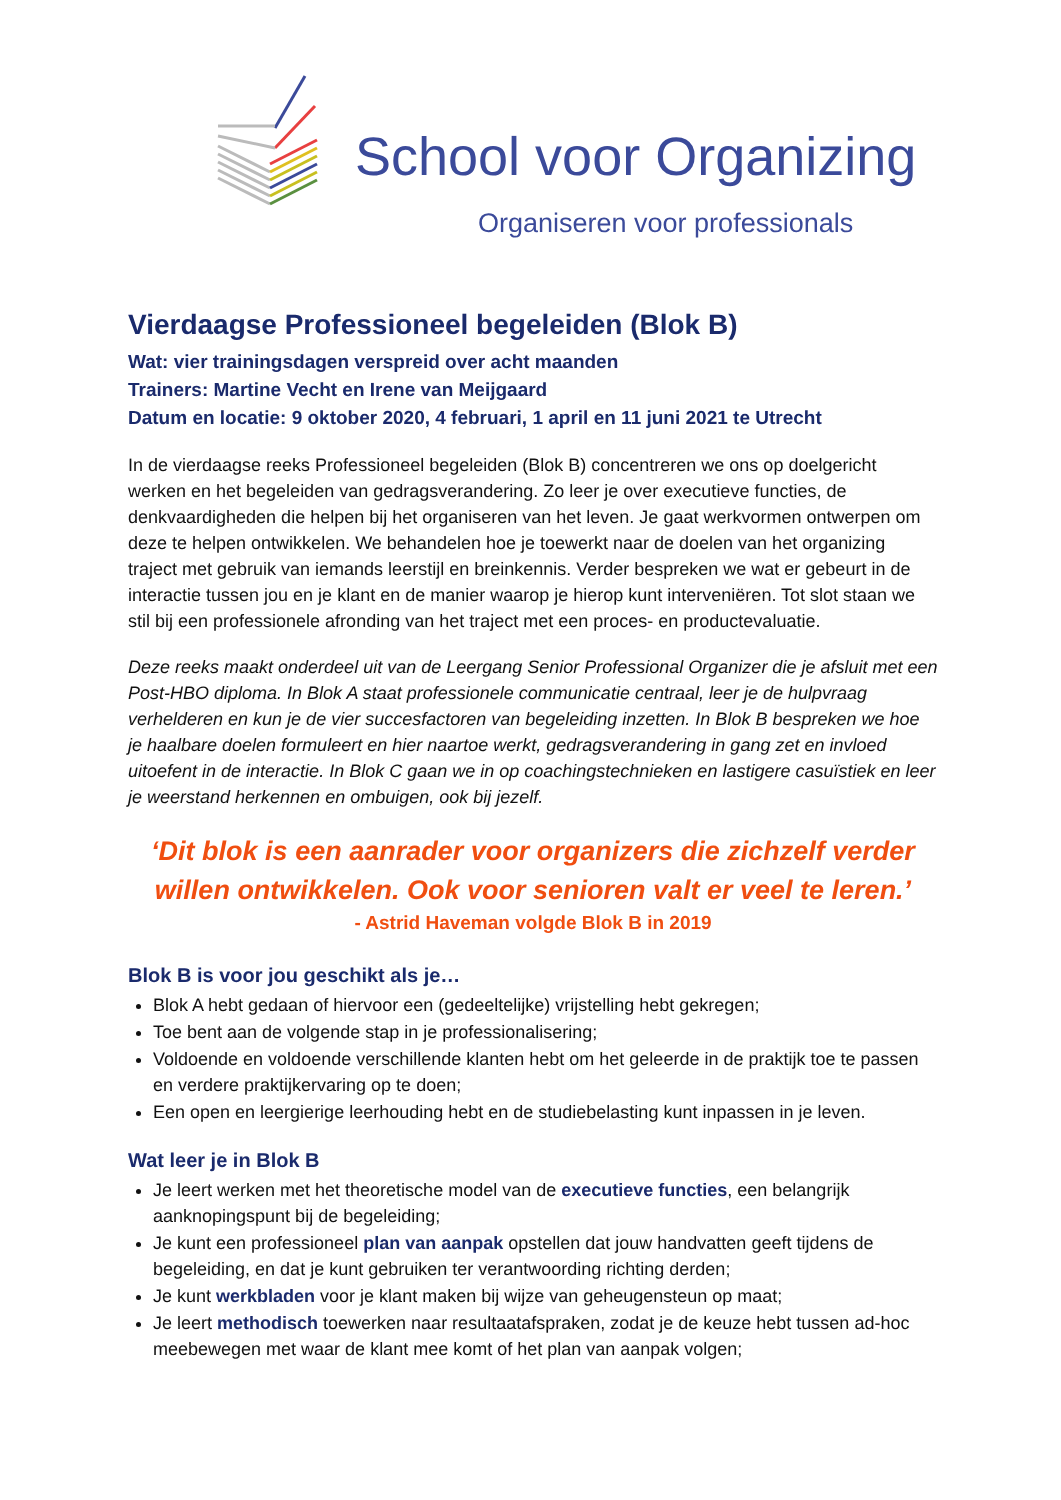School voor Organizing
Organiseren voor professionals
Vierdaagse Professioneel begeleiden (Blok B)
Wat: vier trainingsdagen verspreid over acht maanden
Trainers: Martine Vecht en Irene van Meijgaard
Datum en locatie: 9 oktober 2020, 4 februari, 1 april en 11 juni 2021 te Utrecht
In de vierdaagse reeks Professioneel begeleiden (Blok B) concentreren we ons op doelgericht werken en het begeleiden van gedragsverandering. Zo leer je over executieve functies, de denkvaardigheden die helpen bij het organiseren van het leven. Je gaat werkvormen ontwerpen om deze te helpen ontwikkelen. We behandelen hoe je toewerkt naar de doelen van het organizing traject met gebruik van iemands leerstijl en breinkennis. Verder bespreken we wat er gebeurt in de interactie tussen jou en je klant en de manier waarop je hierop kunt interveniëren. Tot slot staan we stil bij een professionele afronding van het traject met een proces- en productevaluatie.
Deze reeks maakt onderdeel uit van de Leergang Senior Professional Organizer die je afsluit met een Post-HBO diploma. In Blok A staat professionele communicatie centraal, leer je de hulpvraag verhelderen en kun je de vier succesfactoren van begeleiding inzetten. In Blok B bespreken we hoe je haalbare doelen formuleert en hier naartoe werkt, gedragsverandering in gang zet en invloed uitoefent in de interactie. In Blok C gaan we in op coachingstechnieken en lastigere casuïstiek en leer je weerstand herkennen en ombuigen, ook bij jezelf.
‘Dit blok is een aanrader voor organizers die zichzelf verder willen ontwikkelen. Ook voor senioren valt er veel te leren.’
- Astrid Haveman volgde Blok B in 2019
Blok B is voor jou geschikt als je…
Blok A hebt gedaan of hiervoor een (gedeeltelijke) vrijstelling hebt gekregen;
Toe bent aan de volgende stap in je professionalisering;
Voldoende en voldoende verschillende klanten hebt om het geleerde in de praktijk toe te passen en verdere praktijkervaring op te doen;
Een open en leergierige leerhouding hebt en de studiebelasting kunt inpassen in je leven.
Wat leer je in Blok B
Je leert werken met het theoretische model van de executieve functies, een belangrijk aanknopingspunt bij de begeleiding;
Je kunt een professioneel plan van aanpak opstellen dat jouw handvatten geeft tijdens de begeleiding, en dat je kunt gebruiken ter verantwoording richting derden;
Je kunt werkbladen voor je klant maken bij wijze van geheugensteun op maat;
Je leert methodisch toewerken naar resultaatafspraken, zodat je de keuze hebt tussen ad-hoc meebewegen met waar de klant mee komt of het plan van aanpak volgen;